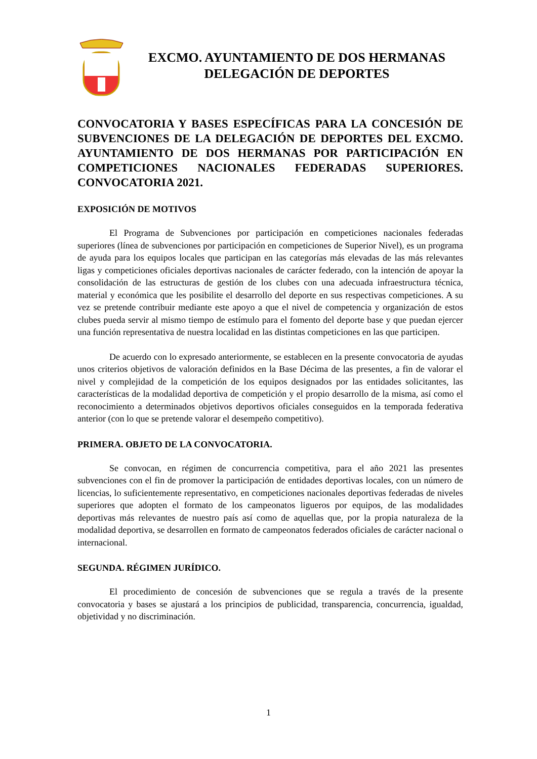EXCMO. AYUNTAMIENTO DE DOS HERMANAS
DELEGACIÓN DE DEPORTES
CONVOCATORIA Y BASES ESPECÍFICAS PARA LA CONCESIÓN DE SUBVENCIONES DE LA DELEGACIÓN DE DEPORTES DEL EXCMO. AYUNTAMIENTO DE DOS HERMANAS POR PARTICIPACIÓN EN COMPETICIONES NACIONALES FEDERADAS SUPERIORES. CONVOCATORIA 2021.
EXPOSICIÓN DE MOTIVOS
El Programa de Subvenciones por participación en competiciones nacionales federadas superiores (línea de subvenciones por participación en competiciones de Superior Nivel), es un programa de ayuda para los equipos locales que participan en las categorías más elevadas de las más relevantes ligas y competiciones oficiales deportivas nacionales de carácter federado, con la intención de apoyar la consolidación de las estructuras de gestión de los clubes con una adecuada infraestructura técnica, material y económica que les posibilite el desarrollo del deporte en sus respectivas competiciones. A su vez se pretende contribuir mediante este apoyo a que el nivel de competencia y organización de estos clubes pueda servir al mismo tiempo de estímulo para el fomento del deporte base y que puedan ejercer una función representativa de nuestra localidad en las distintas competiciones en las que participen.
De acuerdo con lo expresado anteriormente, se establecen en la presente convocatoria de ayudas unos criterios objetivos de valoración definidos en la Base Décima de las presentes, a fin de valorar el nivel y complejidad de la competición de los equipos designados por las entidades solicitantes, las características de la modalidad deportiva de competición y el propio desarrollo de la misma, así como el reconocimiento a determinados objetivos deportivos oficiales conseguidos en la temporada federativa anterior (con lo que se pretende valorar el desempeño competitivo).
PRIMERA. OBJETO DE LA CONVOCATORIA.
Se convocan, en régimen de concurrencia competitiva, para el año 2021 las presentes subvenciones con el fin de promover la participación de entidades deportivas locales, con un número de licencias, lo suficientemente representativo, en competiciones nacionales deportivas federadas de niveles superiores que adopten el formato de los campeonatos ligueros por equipos, de las modalidades deportivas más relevantes de nuestro país así como de aquellas que, por la propia naturaleza de la modalidad deportiva, se desarrollen en formato de campeonatos federados oficiales de carácter nacional o internacional.
SEGUNDA. RÉGIMEN JURÍDICO.
El procedimiento de concesión de subvenciones que se regula a través de la presente convocatoria y bases se ajustará a los principios de publicidad, transparencia, concurrencia, igualdad, objetividad y no discriminación.
1